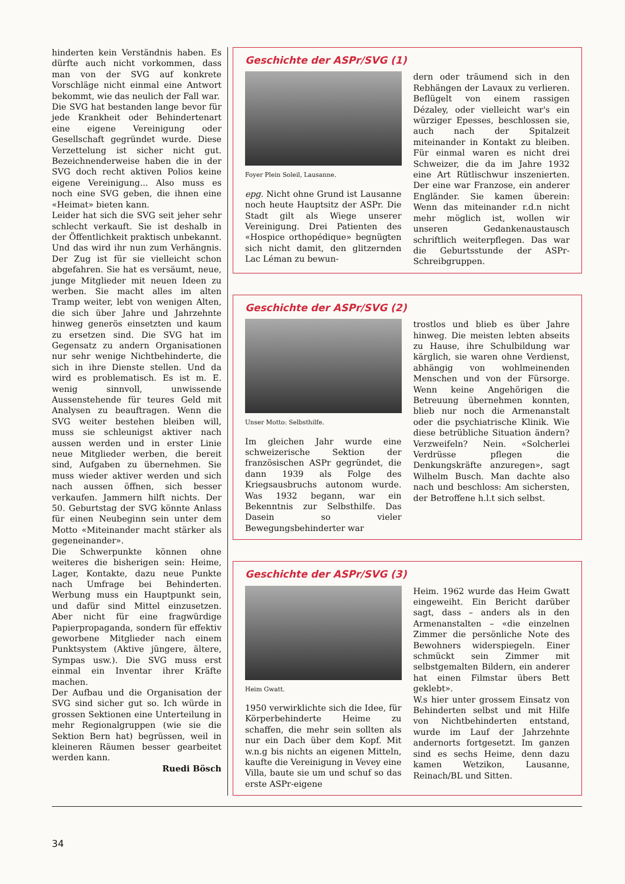hinderten kein Verständnis haben. Es dürfte auch nicht vorkommen, dass man von der SVG auf konkrete Vorschläge nicht einmal eine Antwort bekommt, wie das neulich der Fall war.
Die SVG hat bestanden lange bevor für jede Krankheit oder Behindertenart eine eigene Vereinigung oder Gesellschaft gegründet wurde. Diese Verzettelung ist sicher nicht gut. Bezeichnenderweise haben die in der SVG doch recht aktiven Polios keine eigene Vereinigung... Also muss es noch eine SVG geben, die ihnen eine «Heimat» bieten kann.
Leider hat sich die SVG seit jeher sehr schlecht verkauft. Sie ist deshalb in der Öffentlichkeit praktisch unbekannt. Und das wird ihr nun zum Verhängnis. Der Zug ist für sie vielleicht schon abgefahren. Sie hat es versäumt, neue, junge Mitglieder mit neuen Ideen zu werben. Sie macht alles im alten Tramp weiter, lebt von wenigen Alten, die sich über Jahre und Jahrzehnte hinweg generös einsetzten und kaum zu ersetzen sind. Die SVG hat im Gegensatz zu andern Organisationen nur sehr wenige Nichtbehinderte, die sich in ihre Dienste stellen. Und da wird es problematisch. Es ist m. E. wenig sinnvoll, unwissende Aussenstehende für teures Geld mit Analysen zu beauftragen. Wenn die SVG weiter bestehen bleiben will, muss sie schleunigst aktiver nach aussen werden und in erster Linie neue Mitglieder werben, die bereit sind, Aufgaben zu übernehmen. Sie muss wieder aktiver werden und sich nach aussen öffnen, sich besser verkaufen. Jammern hilft nichts. Der 50. Geburtstag der SVG könnte Anlass für einen Neubeginn sein unter dem Motto «Miteinander macht stärker als gegeneinander».
Die Schwerpunkte können ohne weiteres die bisherigen sein: Heime, Lager, Kontakte, dazu neue Punkte nach Umfrage bei Behinderten. Werbung muss ein Hauptpunkt sein, und dafür sind Mittel einzusetzen. Aber nicht für eine fragwürdige Papierpropaganda, sondern für effektiv geworbene Mitglieder nach einem Punktsystem (Aktive jüngere, ältere, Sympas usw.). Die SVG muss erst einmal ein Inventar ihrer Kräfte machen.
Der Aufbau und die Organisation der SVG sind sicher gut so. Ich würde in grossen Sektionen eine Unterteilung in mehr Regionalgruppen (wie sie die Sektion Bern hat) begrüssen, weil in kleineren Räumen besser gearbeitet werden kann.
Ruedi Bösch
Geschichte der ASPr/SVG (1)
Foyer Plein Soleil, Lausanne.
epg. Nicht ohne Grund ist Lausanne noch heute Hauptsitz der ASPr. Die Stadt gilt als Wiege unserer Vereinigung. Drei Patienten des «Hospice orthopédique» begnügten sich nicht damit, den glitzernden Lac Léman zu bewun-
dern oder träumend sich in den Rebhängen der Lavaux zu verlieren. Beflügelt von einem rassigen Dézaley, oder vielleicht war's ein würziger Epesses, beschlossen sie, auch nach der Spitalzeit miteinander in Kontakt zu bleiben. Für einmal waren es nicht drei Schweizer, die da im Jahre 1932 eine Art Rütlischwur inszenierten. Der eine war Franzose, ein anderer Engländer. Sie kamen überein: Wenn das miteinander r.d.n nicht mehr möglich ist, wollen wir unseren Gedankenaustausch schriftlich weiterpflegen. Das war die Geburtsstunde der ASPr-Schreibgruppen.
Geschichte der ASPr/SVG (2)
Unser Motto: Selbsthilfe.
Im gleichen Jahr wurde eine schweizerische Sektion der französischen ASPr gegründet, die dann 1939 als Folge des Kriegsausbruchs autonom wurde. Was 1932 begann, war ein Bekenntnis zur Selbsthilfe. Das Dasein so vieler Bewegungsbehinderter war
trostlos und blieb es über Jahre hinweg. Die meisten lebten abseits zu Hause, ihre Schulbildung war kärglich, sie waren ohne Verdienst, abhängig von wohlmeinenden Menschen und von der Fürsorge. Wenn keine Angehörigen die Betreuung übernehmen konnten, blieb nur noch die Armenanstalt oder die psychiatrische Klinik. Wie diese betrübliche Situation ändern? Verzweifeln? Nein. «Solcherlei Verdrüsse pflegen die Denkungskräfte anzuregen», sagt Wilhelm Busch. Man dachte also nach und beschloss: Am sichersten, der Betroffene h.l.t sich selbst.
Geschichte der ASPr/SVG (3)
Heim Gwatt.
1950 verwirklichte sich die Idee, für Körperbehinderte Heime zu schaffen, die mehr sein sollten als nur ein Dach über dem Kopf. Mit w.n.g bis nichts an eigenen Mitteln, kaufte die Vereinigung in Vevey eine Villa, baute sie um und schuf so das erste ASPr-eigene
Heim. 1962 wurde das Heim Gwatt eingeweiht. Ein Bericht darüber sagt, dass – anders als in den Armenanstalten – «die einzelnen Zimmer die persönliche Note des Bewohners widerspiegeln. Einer schmückt sein Zimmer mit selbstgemalten Bildern, ein anderer hat einen Filmstar übers Bett geklebt».
W.s hier unter grossem Einsatz von Behinderten selbst und mit Hilfe von Nichtbehinderten entstand, wurde im Lauf der Jahrzehnte andernorts fortgesetzt. Im ganzen sind es sechs Heime, denn dazu kamen Wetzikon, Lausanne, Reinach/BL und Sitten.
34